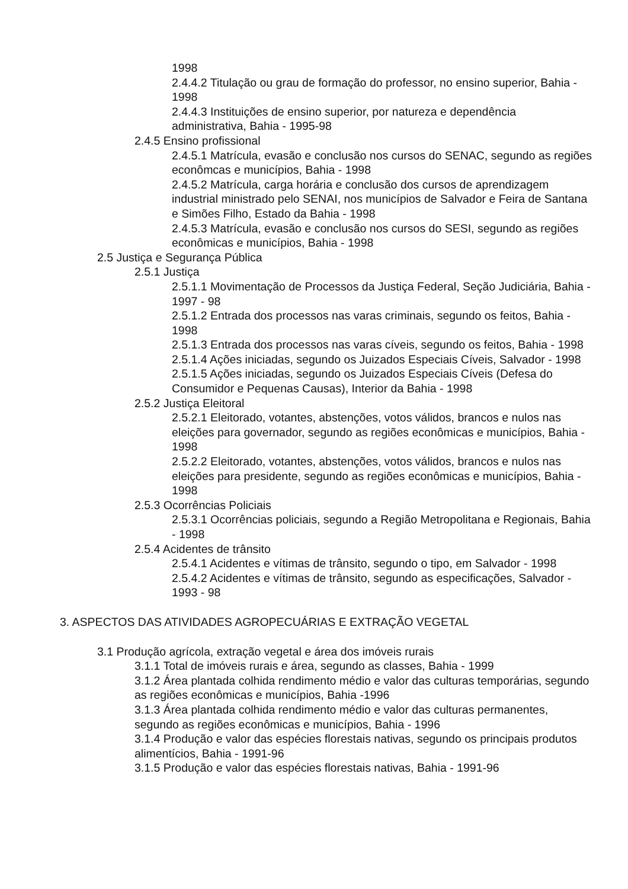1998
2.4.4.2 Titulação ou grau de formação do professor, no ensino superior, Bahia - 1998
2.4.4.3 Instituições de ensino superior, por natureza e dependência administrativa, Bahia - 1995-98
2.4.5 Ensino profissional
2.4.5.1 Matrícula, evasão e conclusão nos cursos do SENAC, segundo as regiões econômcas e municípios, Bahia - 1998
2.4.5.2 Matrícula, carga horária e conclusão dos cursos de aprendizagem industrial ministrado pelo SENAI, nos municípios de Salvador e Feira de Santana e Simões Filho, Estado da Bahia - 1998
2.4.5.3 Matrícula, evasão e conclusão nos cursos do SESI, segundo as regiões econômicas e municípios, Bahia - 1998
2.5 Justiça e Segurança Pública
2.5.1 Justiça
2.5.1.1 Movimentação de Processos da Justiça Federal, Seção Judiciária, Bahia - 1997 - 98
2.5.1.2 Entrada dos processos nas varas criminais, segundo os feitos, Bahia - 1998
2.5.1.3 Entrada dos processos nas varas cíveis, segundo os feitos, Bahia - 1998
2.5.1.4 Ações iniciadas, segundo os Juizados Especiais Cíveis, Salvador - 1998
2.5.1.5 Ações iniciadas, segundo os Juizados Especiais Cíveis (Defesa do Consumidor e Pequenas Causas), Interior da Bahia - 1998
2.5.2 Justiça Eleitoral
2.5.2.1 Eleitorado, votantes, abstenções, votos válidos, brancos e nulos nas eleições para governador, segundo as regiões econômicas e municípios, Bahia - 1998
2.5.2.2 Eleitorado, votantes, abstenções, votos válidos, brancos e nulos nas eleições para presidente, segundo as regiões econômicas e municípios, Bahia - 1998
2.5.3 Ocorrências Policiais
2.5.3.1 Ocorrências policiais, segundo a Região Metropolitana e Regionais, Bahia - 1998
2.5.4 Acidentes de trânsito
2.5.4.1 Acidentes e vítimas de trânsito, segundo o tipo, em Salvador - 1998
2.5.4.2 Acidentes e vítimas de trânsito, segundo as especificações, Salvador - 1993 - 98
3. ASPECTOS DAS ATIVIDADES AGROPECUÁRIAS E EXTRAÇÃO VEGETAL
3.1 Produção agrícola, extração vegetal e área dos imóveis rurais
3.1.1 Total de imóveis rurais e área, segundo as classes, Bahia - 1999
3.1.2 Área plantada colhida rendimento médio e valor das culturas temporárias, segundo as regiões econômicas e municípios, Bahia -1996
3.1.3 Área plantada colhida rendimento médio e valor das culturas permanentes, segundo as regiões econômicas e municípios, Bahia - 1996
3.1.4 Produção e valor das espécies florestais nativas, segundo os principais produtos alimentícios, Bahia - 1991-96
3.1.5 Produção e valor das espécies florestais nativas, Bahia - 1991-96